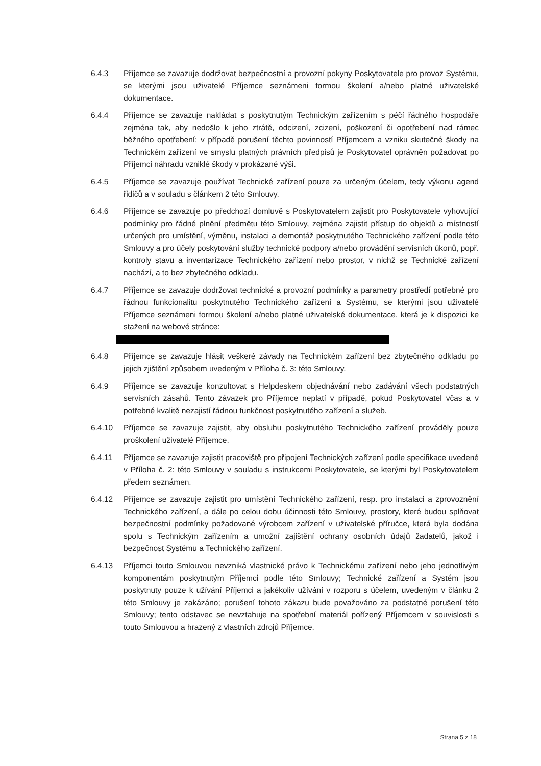6.4.3 Příjemce se zavazuje dodržovat bezpečnostní a provozní pokyny Poskytovatele pro provoz Systému, se kterými jsou uživatelé Příjemce seznámeni formou školení a/nebo platné uživatelské dokumentace.
6.4.4 Příjemce se zavazuje nakládat s poskytnutým Technickým zařízením s péčí řádného hospodáře zejména tak, aby nedošlo k jeho ztrátě, odcizení, zcizení, poškození či opotřebení nad rámec běžného opotřebení; v případě porušení těchto povinností Příjemcem a vzniku skutečné škody na Technickém zařízení ve smyslu platných právních předpisů je Poskytovatel oprávněn požadovat po Příjemci náhradu vzniklé škody v prokázané výši.
6.4.5 Příjemce se zavazuje používat Technické zařízení pouze za určeným účelem, tedy výkonu agend řidičů a v souladu s článkem 2 této Smlouvy.
6.4.6 Příjemce se zavazuje po předchozí domluvě s Poskytovatelem zajistit pro Poskytovatele vyhovující podmínky pro řádné plnění předmětu této Smlouvy, zejména zajistit přístup do objektů a místností určených pro umístění, výměnu, instalaci a demontáž poskytnutého Technického zařízení podle této Smlouvy a pro účely poskytování služby technické podpory a/nebo provádění servisních úkonů, popř. kontroly stavu a inventarizace Technického zařízení nebo prostor, v nichž se Technické zařízení nachází, a to bez zbytečného odkladu.
6.4.7 Příjemce se zavazuje dodržovat technické a provozní podmínky a parametry prostředí potřebné pro řádnou funkcionalitu poskytnutého Technického zařízení a Systému, se kterými jsou uživatelé Příjemce seznámeni formou školení a/nebo platné uživatelské dokumentace, která je k dispozici ke stažení na webové stránce:
6.4.8 Příjemce se zavazuje hlásit veškeré závady na Technickém zařízení bez zbytečného odkladu po jejich zjištění způsobem uvedeným v Příloha č. 3: této Smlouvy.
6.4.9 Příjemce se zavazuje konzultovat s Helpdeskem objednávání nebo zadávání všech podstatných servisních zásahů. Tento závazek pro Příjemce neplatí v případě, pokud Poskytovatel včas a v potřebné kvalitě nezajistí řádnou funkčnost poskytnutého zařízení a služeb.
6.4.10 Příjemce se zavazuje zajistit, aby obsluhu poskytnutého Technického zařízení prováděly pouze proškolení uživatelé Příjemce.
6.4.11 Příjemce se zavazuje zajistit pracoviště pro připojení Technických zařízení podle specifikace uvedené v Příloha č. 2: této Smlouvy v souladu s instrukcemi Poskytovatele, se kterými byl Poskytovatelem předem seznámen.
6.4.12 Příjemce se zavazuje zajistit pro umístění Technického zařízení, resp. pro instalaci a zprovoznění Technického zařízení, a dále po celou dobu účinnosti této Smlouvy, prostory, které budou splňovat bezpečnostní podmínky požadované výrobcem zařízení v uživatelské příručce, která byla dodána spolu s Technickým zařízením a umožní zajištění ochrany osobních údajů žadatelů, jakož i bezpečnost Systému a Technického zařízení.
6.4.13 Příjemci touto Smlouvou nevzniká vlastnické právo k Technickému zařízení nebo jeho jednotlivým komponentám poskytnutým Příjemci podle této Smlouvy; Technické zařízení a Systém jsou poskytnuty pouze k užívání Příjemci a jakékoliv užívání v rozporu s účelem, uvedeným v článku 2 této Smlouvy je zakázáno; porušení tohoto zákazu bude považováno za podstatné porušení této Smlouvy; tento odstavec se nevztahuje na spotřební materiál pořízený Příjemcem v souvislosti s touto Smlouvou a hrazený z vlastních zdrojů Příjemce.
Strana 5 z 18